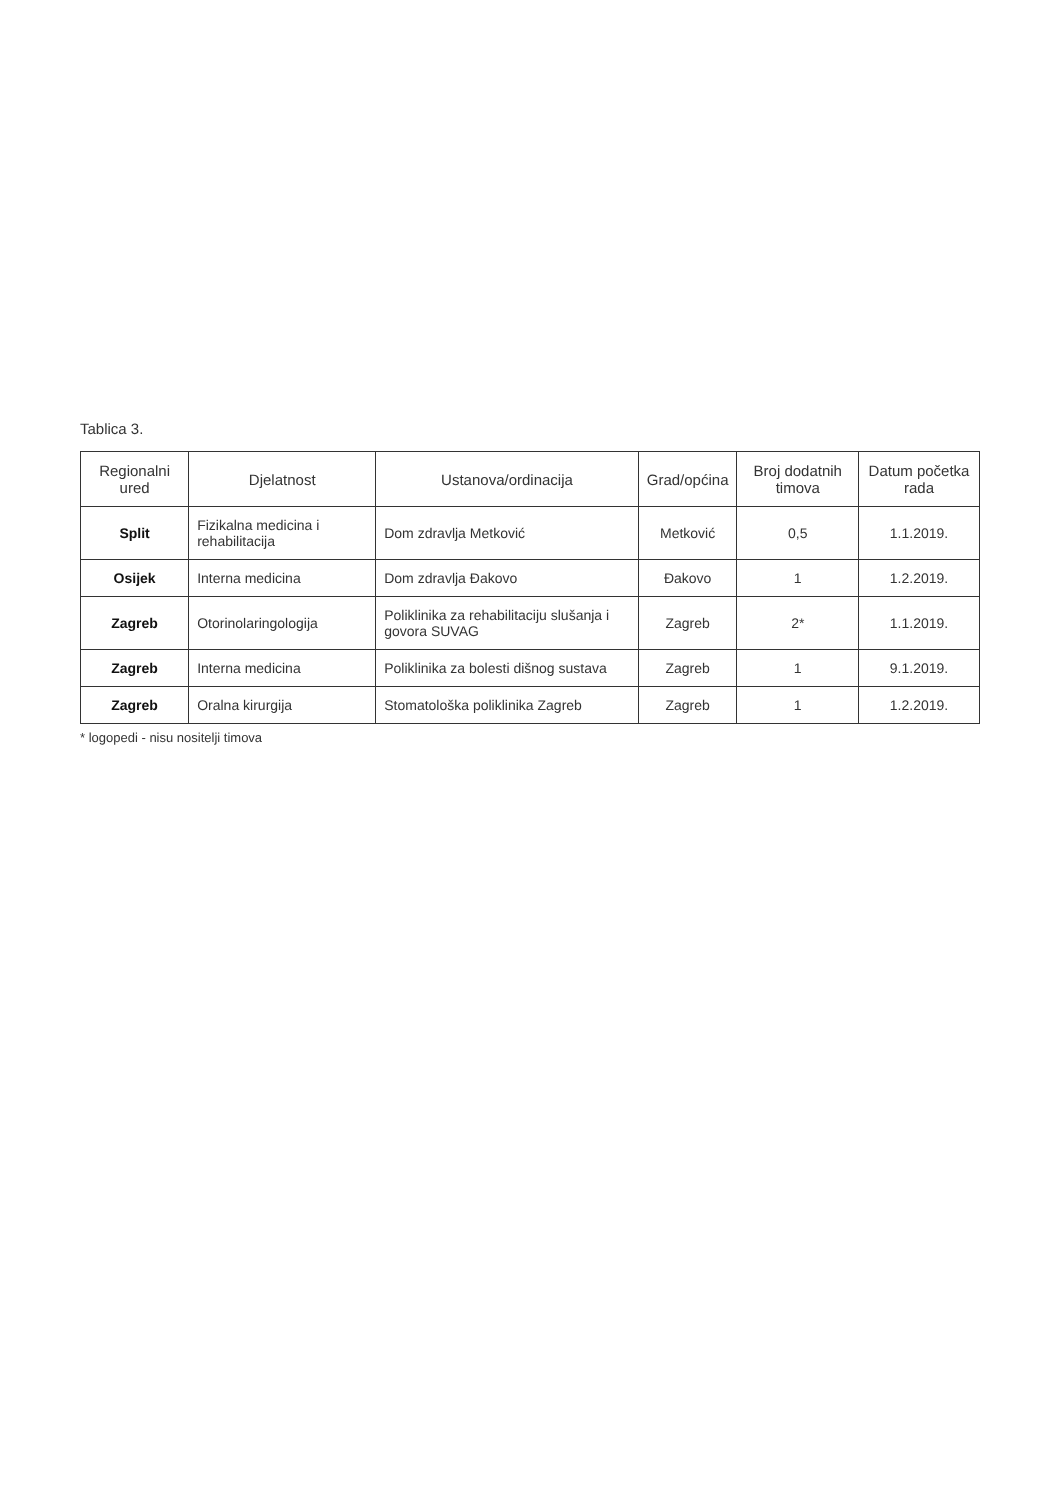Tablica 3.
| Regionalni ured | Djelatnost | Ustanova/ordinacija | Grad/općina | Broj dodatnih timova | Datum početka rada |
| --- | --- | --- | --- | --- | --- |
| Split | Fizikalna medicina i rehabilitacija | Dom zdravlja Metković | Metković | 0,5 | 1.1.2019. |
| Osijek | Interna medicina | Dom zdravlja Đakovo | Đakovo | 1 | 1.2.2019. |
| Zagreb | Otorinolaringologija | Poliklinika za rehabilitaciju slušanja i govora SUVAG | Zagreb | 2* | 1.1.2019. |
| Zagreb | Interna medicina | Poliklinika za bolesti dišnog sustava | Zagreb | 1 | 9.1.2019. |
| Zagreb | Oralna kirurgija | Stomatološka poliklinika Zagreb | Zagreb | 1 | 1.2.2019. |
* logopedi - nisu nositelji timova